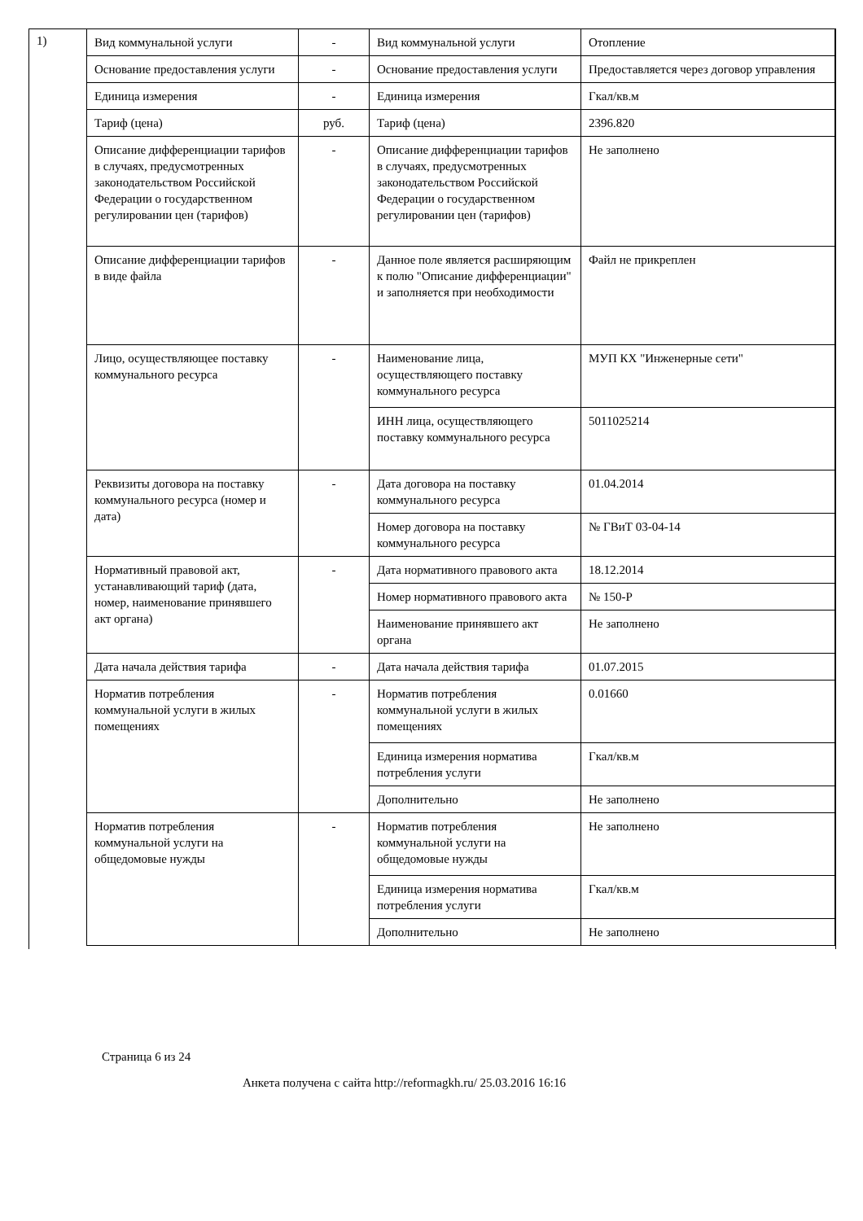1)
| Вид коммунальной услуги | - | Вид коммунальной услуги | Отопление |
| Основание предоставления услуги | - | Основание предоставления услуги | Предоставляется через договор управления |
| Единица измерения | - | Единица измерения | Гкал/кв.м |
| Тариф (цена) | руб. | Тариф (цена) | 2396.820 |
| Описание дифференциации тарифов в случаях, предусмотренных законодательством Российской Федерации о государственном регулировании цен (тарифов) | - | Описание дифференциации тарифов в случаях, предусмотренных законодательством Российской Федерации о государственном регулировании цен (тарифов) | Не заполнено |
| Описание дифференциации тарифов в виде файла | - | Данное поле является расширяющим к полю "Описание дифференциации" и заполняется при необходимости | Файл не прикреплен |
| Лицо, осуществляющее поставку коммунального ресурса | - | Наименование лица, осуществляющего поставку коммунального ресурса | МУП КХ "Инженерные сети" |
| | | ИНН лица, осуществляющего поставку коммунального ресурса | 5011025214 |
| Реквизиты договора на поставку коммунального ресурса (номер и дата) | - | Дата договора на поставку коммунального ресурса | 01.04.2014 |
| | | Номер договора на поставку коммунального ресурса | № ГВиТ 03-04-14 |
| Нормативный правовой акт, устанавливающий тариф (дата, номер, наименование принявшего акт органа) | - | Дата нормативного правового акта | 18.12.2014 |
| | | Номер нормативного правового акта | № 150-Р |
| | | Наименование принявшего акт органа | Не заполнено |
| Дата начала действия тарифа | - | Дата начала действия тарифа | 01.07.2015 |
| Норматив потребления коммунальной услуги в жилых помещениях | - | Норматив потребления коммунальной услуги в жилых помещениях | 0.01660 |
| | | Единица измерения норматива потребления услуги | Гкал/кв.м |
| | | Дополнительно | Не заполнено |
| Норматив потребления коммунальной услуги на общедомовые нужды | - | Норматив потребления коммунальной услуги на общедомовые нужды | Не заполнено |
| | | Единица измерения норматива потребления услуги | Гкал/кв.м |
| | | Дополнительно | Не заполнено |
Страница 6 из 24
Анкета получена с сайта http://reformagkh.ru/ 25.03.2016 16:16